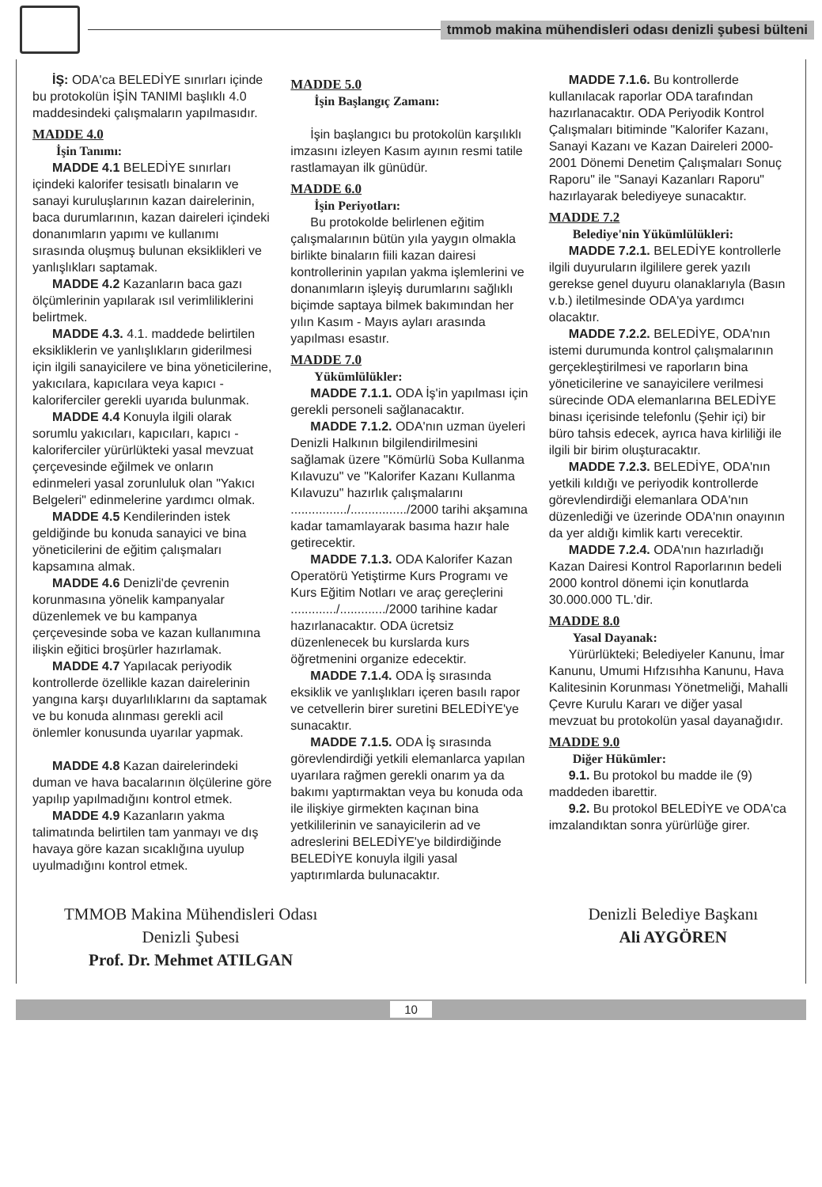tmmob makina mühendisleri odası denizli şubesi bülteni
İŞ: ODA'ca BELEDİYE sınırları içinde bu protokolün İŞİN TANIMI başlıklı 4.0 maddesindeki çalışmaların yapılmasıdır.
MADDE 4.0
İşin Tanımı:
MADDE 4.1 BELEDİYE sınırları içindeki kalorifer tesisatlı binaların ve sanayi kuruluşlarının kazan dairelerinin, baca durumlarının, kazan daireleri içindeki donanımların yapımı ve kullanımı sırasında oluşmuş bulunan eksiklikleri ve yanlışlıkları saptamak.
MADDE 4.2 Kazanların baca gazı ölçümlerinin yapılarak ısıl verimliliklerini belirtmek.
MADDE 4.3. 4.1. maddede belirtilen eksikliklerin ve yanlışlıkların giderilmesi için ilgili sanayicilere ve bina yöneticilerine, yakıcılara, kapıcılara veya kapıcı - kaloriferciler gerekli uyarıda bulunmak.
MADDE 4.4 Konuyla ilgili olarak sorumlu yakıcıları, kapıcıları, kapıcı - kaloriferciler yürürlükteki yasal mevzuat çerçevesinde eğilmek ve onların edinmeleri yasal zorunluluk olan "Yakıcı Belgeleri" edinmelerine yardımcı olmak.
MADDE 4.5 Kendilerinden istek geldiğinde bu konuda sanayici ve bina yöneticilerini de eğitim çalışmaları kapsamına almak.
MADDE 4.6 Denizli'de çevrenin korunmasına yönelik kampanyalar düzenlemek ve bu kampanya çerçevesinde soba ve kazan kullanımına ilişkin eğitici broşürler hazırlamak.
MADDE 4.7 Yapılacak periyodik kontrollerde özellikle kazan dairelerinin yangına karşı duyarlılıklarını da saptamak ve bu konuda alınması gerekli acil önlemler konusunda uyarılar yapmak.
MADDE 4.8 Kazan dairelerindeki duman ve hava bacalarının ölçülerine göre yapılıp yapılmadığını kontrol etmek.
MADDE 4.9 Kazanların yakma talimatında belirtilen tam yanmayı ve dış havaya göre kazan sıcaklığına uyulup uyulmadığını kontrol etmek.
MADDE 5.0
İşin Başlangıç Zamanı:
İşin başlangıcı bu protokolün karşılıklı imzasını izleyen Kasım ayının resmi tatile rastlamayan ilk günüdür.
MADDE 6.0
İşin Periyotları:
Bu protokolde belirlenen eğitim çalışmalarının bütün yıla yaygın olmakla birlikte binaların fiili kazan dairesi kontrollerinin yapılan yakma işlemlerini ve donanımların işleyiş durumlarını sağlıklı biçimde saptaya bilmek bakımından her yılın Kasım - Mayıs ayları arasında yapılması esastır.
MADDE 7.0
Yükümlülükler:
MADDE 7.1.1. ODA İş'in yapılması için gerekli personeli sağlanacaktır.
MADDE 7.1.2. ODA'nın uzman üyeleri Denizli Halkının bilgilendirilmesini sağlamak üzere "Kömürlü Soba Kullanma Kılavuzu" ve "Kalorifer Kazanı Kullanma Kılavuzu" hazırlık çalışmalarını ................/................/2000 tarihi akşamına kadar tamamlayarak basıma hazır hale getirecektir.
MADDE 7.1.3. ODA Kalorifer Kazan Operatörü Yetiştirme Kurs Programı ve Kurs Eğitim Notları ve araç gereçlerini ............./............./2000 tarihine kadar hazırlanacaktır. ODA ücretsiz düzenlenecek bu kurslarda kurs öğretmenini organize edecektir.
MADDE 7.1.4. ODA İş sırasında eksiklik ve yanlışlıkları içeren basılı rapor ve cetvellerin birer suretini BELEDİYE'ye sunacaktır.
MADDE 7.1.5. ODA İş sırasında görevlendirdiği yetkili elemanlarca yapılan uyarılara rağmen gerekli onarım ya da bakımı yaptırmaktan veya bu konuda oda ile ilişkiye girmekten kaçınan bina yetkililerinin ve sanayicilerin ad ve adreslerini BELEDİYE'ye bildirdiğinde BELEDİYE konuyla ilgili yasal yaptırımlarda bulunacaktır.
MADDE 7.1.6. Bu kontrollerde kullanılacak raporlar ODA tarafından hazırlanacaktır. ODA Periyodik Kontrol Çalışmaları bitiminde "Kalorifer Kazanı, Sanayi Kazanı ve Kazan Daireleri 2000-2001 Dönemi Denetim Çalışmaları Sonuç Raporu" ile "Sanayi Kazanları Raporu" hazırlayarak belediyeye sunacaktır.
MADDE 7.2
Belediye'nin Yükümlülükleri:
MADDE 7.2.1. BELEDİYE kontrollerle ilgili duyuruların ilgililere gerek yazılı gerekse genel duyuru olanaklarıyla (Basın v.b.) iletilmesinde ODA'ya yardımcı olacaktır.
MADDE 7.2.2. BELEDİYE, ODA'nın istemi durumunda kontrol çalışmalarının gerçekleştirilmesi ve raporların bina yöneticilerine ve sanayicilere verilmesi sürecinde ODA elemanlarına BELEDİYE binası içerisinde telefonlu (Şehir içi) bir büro tahsis edecek, ayrıca hava kirliliği ile ilgili bir birim oluşturacaktır.
MADDE 7.2.3. BELEDİYE, ODA'nın yetkili kıldığı ve periyodik kontrollerde görevlendirdiği elemanlara ODA'nın düzenlediği ve üzerinde ODA'nın onayının da yer aldığı kimlik kartı verecektir.
MADDE 7.2.4. ODA'nın hazırladığı Kazan Dairesi Kontrol Raporlarının bedeli 2000 kontrol dönemi için konutlarda 30.000.000 TL.'dir.
MADDE 8.0
Yasal Dayanak:
Yürürlükteki; Belediyeler Kanunu, İmar Kanunu, Umumi Hıfzısıhha Kanunu, Hava Kalitesinin Korunması Yönetmeliği, Mahalli Çevre Kurulu Kararı ve diğer yasal mevzuat bu protokolün yasal dayanağıdır.
MADDE 9.0
Diğer Hükümler:
9.1. Bu protokol bu madde ile (9) maddeden ibarettir.
9.2. Bu protokol BELEDİYE ve ODA'ca imzalandıktan sonra yürürlüğe girer.
TMMOB Makina Mühendisleri Odası
Denizli Şubesi
Prof. Dr. Mehmet ATILGAN
Denizli Belediye Başkanı
Ali AYGÖREN
10